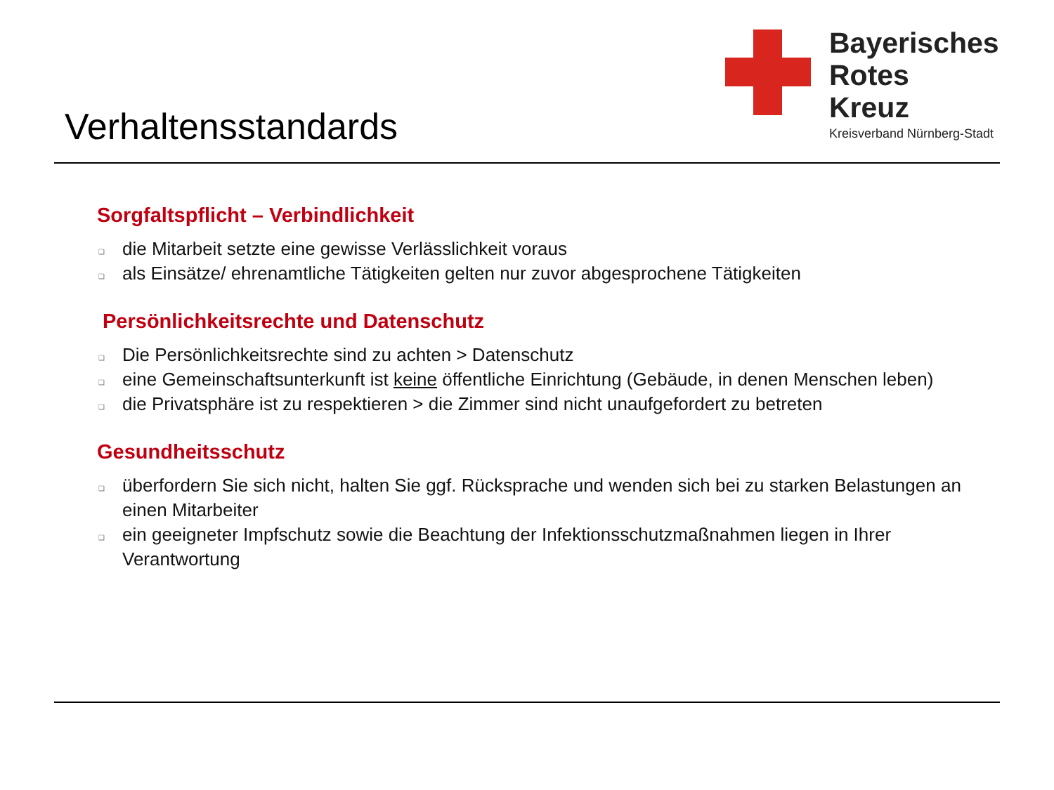Verhaltensstandards
Bayerisches
Rotes
Kreuz
Kreisverband Nürnberg-Stadt
Sorgfaltspflicht – Verbindlichkeit
❏ die Mitarbeit setzte eine gewisse Verlässlichkeit voraus
❏ als Einsätze/ ehrenamtliche Tätigkeiten gelten nur zuvor abgesprochene Tätigkeiten
Persönlichkeitsrechte und Datenschutz
❏ Die Persönlichkeitsrechte sind zu achten > Datenschutz
❏ eine Gemeinschaftsunterkunft ist keine öffentliche Einrichtung (Gebäude, in denen Menschen leben)
❏ die Privatsphäre ist zu respektieren > die Zimmer sind nicht unaufgefordert zu betreten
Gesundheitsschutz
❏ überfordern Sie sich nicht, halten Sie ggf. Rücksprache und wenden sich bei zu starken Belastungen an einen Mitarbeiter
❏ ein geeigneter Impfschutz sowie die Beachtung der Infektionsschutzmaßnahmen liegen in Ihrer Verantwortung